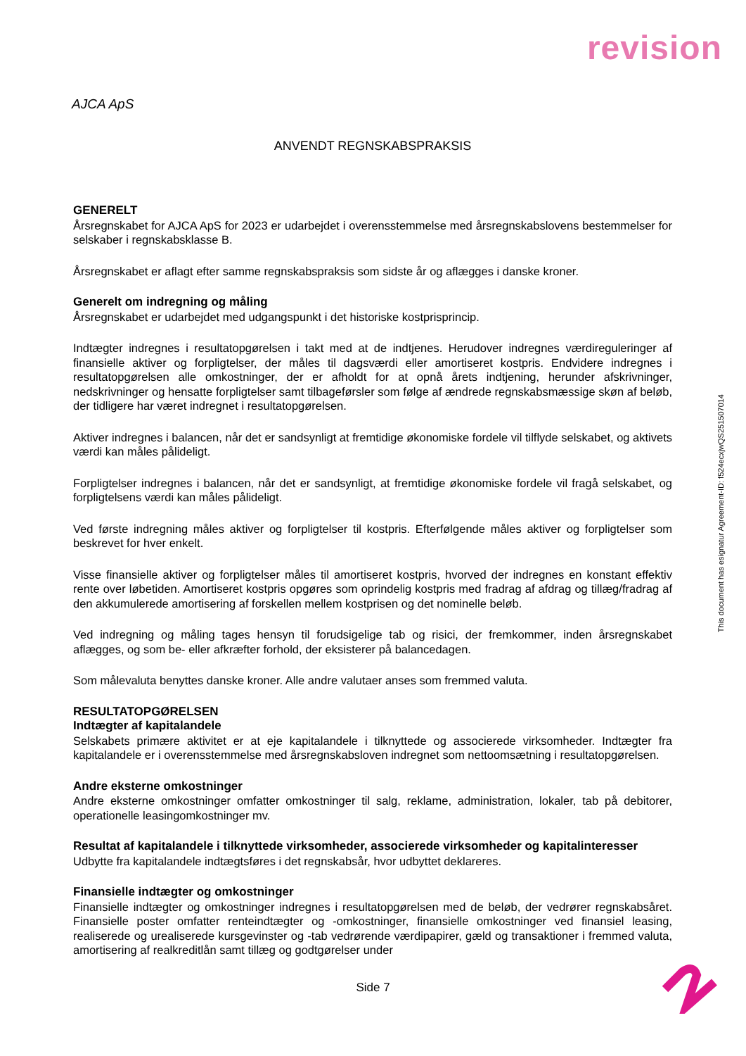revision
AJCA ApS
ANVENDT REGNSKABSPRAKSIS
GENERELT
Årsregnskabet for AJCA ApS for 2023 er udarbejdet i overensstemmelse med årsregnskabslovens bestemmelser for selskaber i regnskabsklasse B.
Årsregnskabet er aflagt efter samme regnskabspraksis som sidste år og aflægges i danske kroner.
Generelt om indregning og måling
Årsregnskabet er udarbejdet med udgangspunkt i det historiske kostprisprincip.
Indtægter indregnes i resultatopgørelsen i takt med at de indtjenes. Herudover indregnes værdireguleringer af finansielle aktiver og forpligtelser, der måles til dagsværdi eller amortiseret kostpris. Endvidere indregnes i resultatopgørelsen alle omkostninger, der er afholdt for at opnå årets indtjening, herunder afskrivninger, nedskrivninger og hensatte forpligtelser samt tilbageførsler som følge af ændrede regnskabsmæssige skøn af beløb, der tidligere har været indregnet i resultatopgørelsen.
Aktiver indregnes i balancen, når det er sandsynligt at fremtidige økonomiske fordele vil tilflyde selskabet, og aktivets værdi kan måles pålideligt.
Forpligtelser indregnes i balancen, når det er sandsynligt, at fremtidige økonomiske fordele vil fragå selskabet, og forpligtelsens værdi kan måles pålideligt.
Ved første indregning måles aktiver og forpligtelser til kostpris. Efterfølgende måles aktiver og forpligtelser som beskrevet for hver enkelt.
Visse finansielle aktiver og forpligtelser måles til amortiseret kostpris, hvorved der indregnes en konstant effektiv rente over løbetiden. Amortiseret kostpris opgøres som oprindelig kostpris med fradrag af afdrag og tillæg/fradrag af den akkumulerede amortisering af forskellen mellem kostprisen og det nominelle beløb.
Ved indregning og måling tages hensyn til forudsigelige tab og risici, der fremkommer, inden årsregnskabet aflægges, og som be- eller afkræfter forhold, der eksisterer på balancedagen.
Som målevaluta benyttes danske kroner. Alle andre valutaer anses som fremmed valuta.
RESULTATOPGØRELSEN
Indtægter af kapitalandele
Selskabets primære aktivitet er at eje kapitalandele i tilknyttede og associerede virksomheder. Indtægter fra kapitalandele er i overensstemmelse med årsregnskabsloven indregnet som nettoomsætning i resultatopgørelsen.
Andre eksterne omkostninger
Andre eksterne omkostninger omfatter omkostninger til salg, reklame, administration, lokaler, tab på debitorer, operationelle leasingomkostninger mv.
Resultat af kapitalandele i tilknyttede virksomheder, associerede virksomheder og kapitalinteresser
Udbytte fra kapitalandele indtægtsføres i det regnskabsår, hvor udbyttet deklareres.
Finansielle indtægter og omkostninger
Finansielle indtægter og omkostninger indregnes i resultatopgørelsen med de beløb, der vedrører regnskabsåret. Finansielle poster omfatter renteindtægter og -omkostninger, finansielle omkostninger ved finansiel leasing, realiserede og urealiserede kursgevinster og -tab vedrørende værdipapirer, gæld og transaktioner i fremmed valuta, amortisering af realkreditlån samt tillæg og godtgørelser under
This document has esignatur Agreement-ID: f524ecxjwQS251507014
Side 7